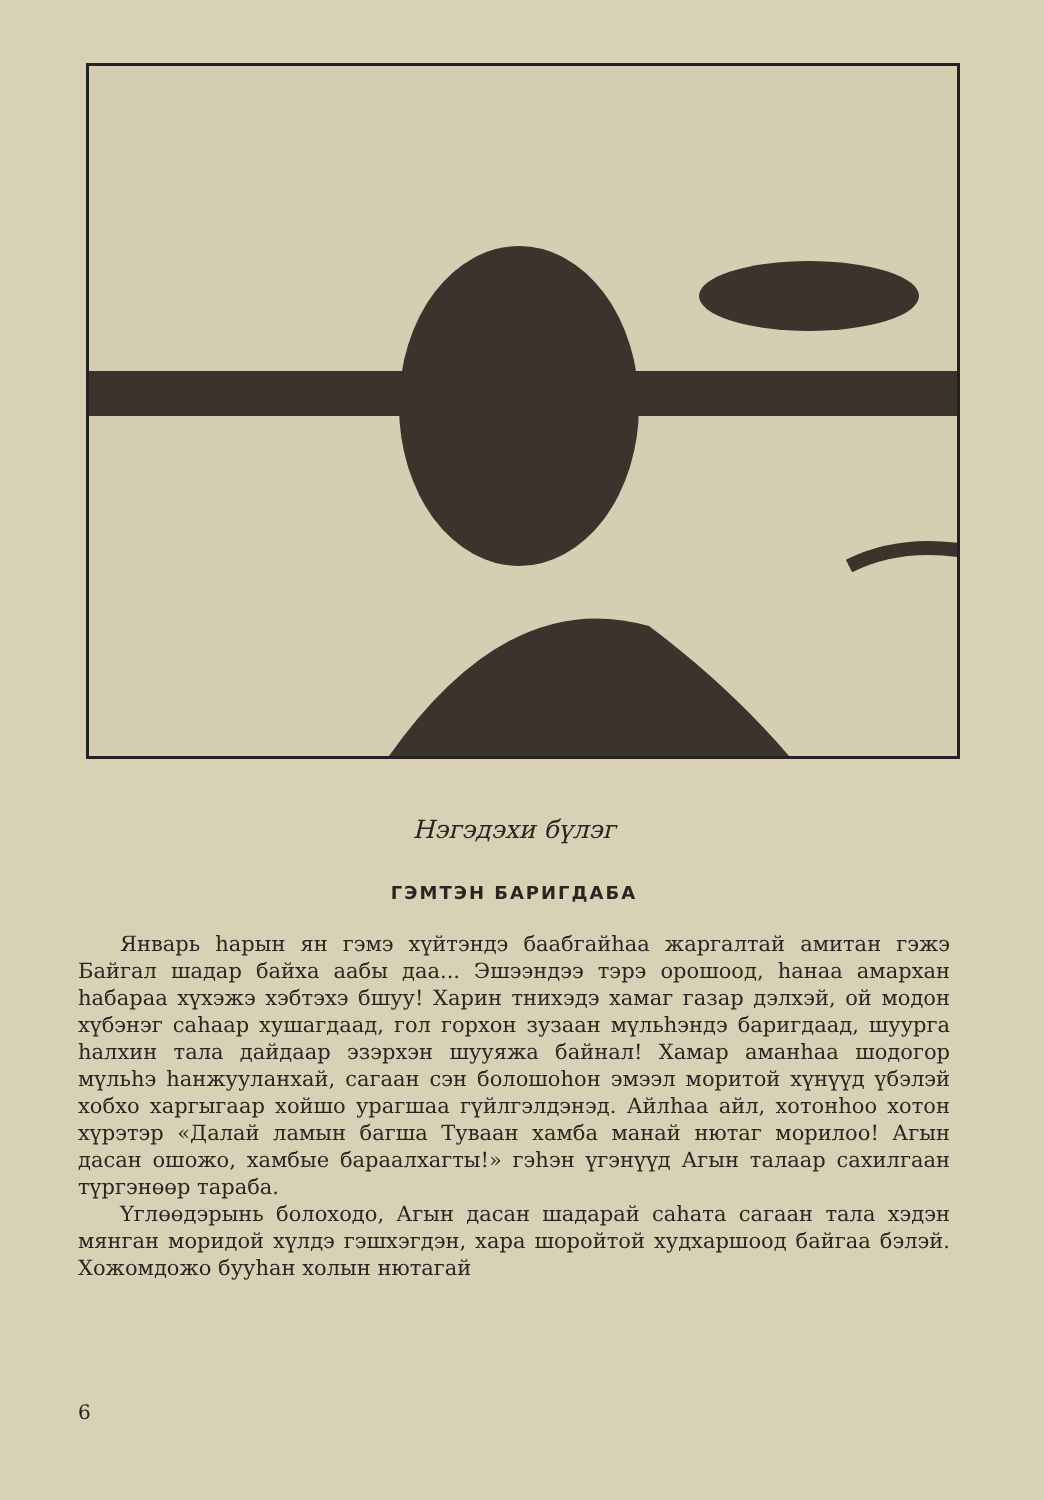Нэгэдэхи бүлэг
ГЭМТЭН БАРИГДАБА
Январь һарын ян гэмэ хүйтэндэ баабгайһаа жаргалтай амитан гэжэ Байгал шадар байха аабы даа... Эшээндээ тэрэ орошоод, һанаа амархан һабараа хүхэжэ хэбтэхэ бшуу! Харин тнихэдэ хамаг газар дэлхэй, ой модон хүбэнэг саһаар хушагдаад, гол горхон зузаан мүльһэндэ баригдаад, шуурга һалхин тала дайдаар эзэрхэн шууяжа байнал! Хамар аманһаа шодогор мүльһэ һанжууланхай, сагаан сэн болошоһон эмээл моритой хүнүүд үбэлэй хобхо харгыгаар хойшо урагшаа гүйлгэлдэнэд. Айлһаа айл, хотонһоо хотон хүрэтэр «Далай ламын багша Туваан хамба манай нютаг морилоо! Агын дасан ошожо, хамбые бараалхагты!» гэһэн үгэнүүд Агын талаар сахилгаан түргэнөөр тараба.
Үглөөдэрынь болоходо, Агын дасан шадарай саһата сагаан тала хэдэн мянган моридой хүлдэ гэшхэгдэн, хара шоройтой худхаршоод байгаа бэлэй. Хожомдожо бууһан холын нютагай
6